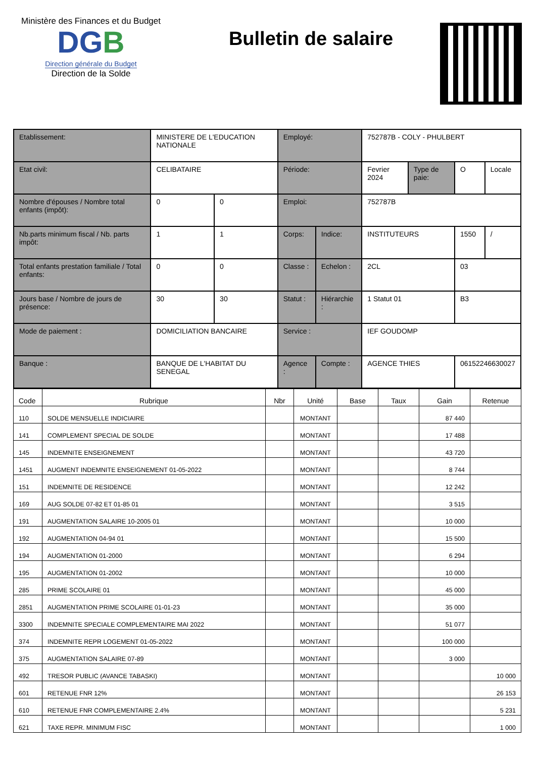Ministère des Finances et du Budget
DGB
Direction générale du Budget
Direction de la Solde
Bulletin de salaire
| Etablissement: | MINISTERE DE L'EDUCATION NATIONALE | | Employé: | | 752787B - COLY - PHULBERT | | | |
| Etat civil: | CELIBATAIRE | | Période: | | Fevrier 2024 | Type de paie: | O | Locale |
| Nombre d'épouses / Nombre total enfants (impôt): | 0 | 0 | Emploi: | | 752787B | | | |
| Nb.parts minimum fiscal / Nb. parts impôt: | 1 | 1 | Corps: | Indice: | INSTITUTEURS | | 1550 | / |
| Total enfants prestation familiale / Total enfants: | 0 | 0 | Classe : | Echelon : | 2CL | | 03 | |
| Jours base / Nombre de jours de présence: | 30 | 30 | Statut : | Hiérarchie : | 1 Statut 01 | | B3 | |
| Mode de paiement : | DOMICILIATION BANCAIRE | | Service : | | IEF GOUDOMP | | | |
| Banque : | BANQUE DE L'HABITAT DU SENEGAL | | Agence : | Compte : | AGENCE THIES | | 06152246630027 | |
| Code | Rubrique | Nbr | Unité | Base | Taux | Gain | Retenue |
| --- | --- | --- | --- | --- | --- | --- | --- |
| 110 | SOLDE MENSUELLE INDICIAIRE | | MONTANT | | | 87 440 | |
| 141 | COMPLEMENT SPECIAL DE SOLDE | | MONTANT | | | 17 488 | |
| 145 | INDEMNITE ENSEIGNEMENT | | MONTANT | | | 43 720 | |
| 1451 | AUGMENT INDEMNITE ENSEIGNEMENT 01-05-2022 | | MONTANT | | | 8 744 | |
| 151 | INDEMNITE DE RESIDENCE | | MONTANT | | | 12 242 | |
| 169 | AUG SOLDE 07-82 ET 01-85 01 | | MONTANT | | | 3 515 | |
| 191 | AUGMENTATION SALAIRE 10-2005 01 | | MONTANT | | | 10 000 | |
| 192 | AUGMENTATION 04-94 01 | | MONTANT | | | 15 500 | |
| 194 | AUGMENTATION 01-2000 | | MONTANT | | | 6 294 | |
| 195 | AUGMENTATION 01-2002 | | MONTANT | | | 10 000 | |
| 285 | PRIME SCOLAIRE 01 | | MONTANT | | | 45 000 | |
| 2851 | AUGMENTATION PRIME SCOLAIRE 01-01-23 | | MONTANT | | | 35 000 | |
| 3300 | INDEMNITE SPECIALE COMPLEMENTAIRE MAI 2022 | | MONTANT | | | 51 077 | |
| 374 | INDEMNITE REPR LOGEMENT 01-05-2022 | | MONTANT | | | 100 000 | |
| 375 | AUGMENTATION SALAIRE 07-89 | | MONTANT | | | 3 000 | |
| 492 | TRESOR PUBLIC (AVANCE TABASKI) | | MONTANT | | | | 10 000 |
| 601 | RETENUE FNR 12% | | MONTANT | | | | 26 153 |
| 610 | RETENUE FNR COMPLEMENTAIRE 2.4% | | MONTANT | | | | 5 231 |
| 621 | TAXE REPR. MINIMUM FISC | | MONTANT | | | | 1 000 |